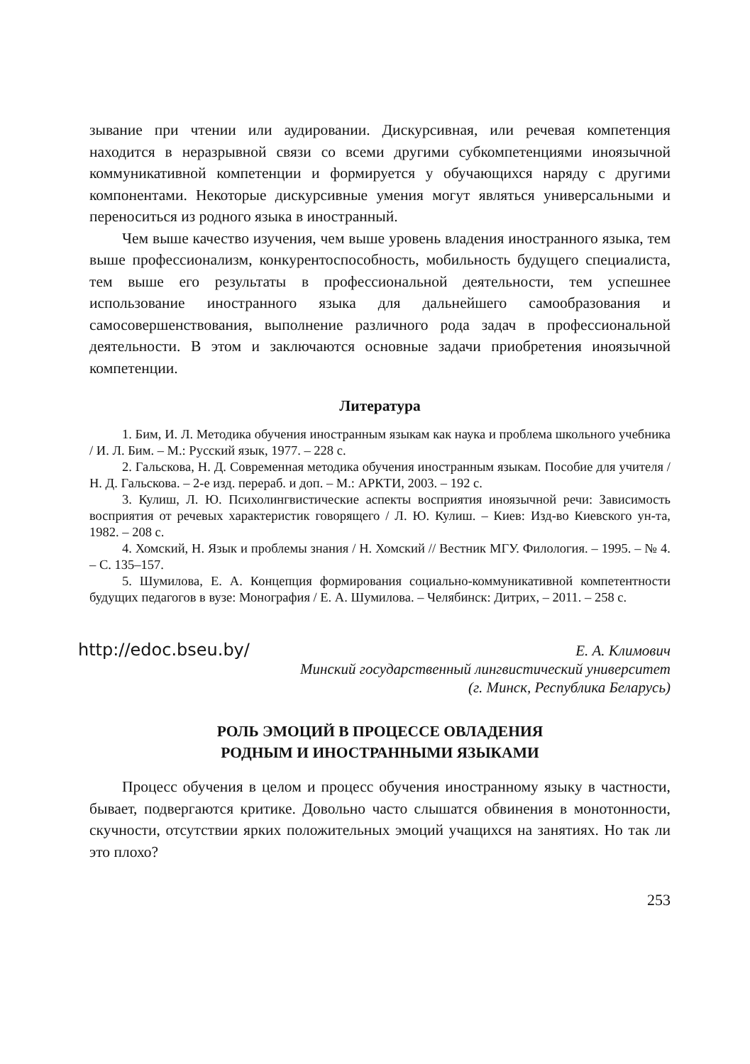зывание при чтении или аудировании. Дискурсивная, или речевая компетенция находится в неразрывной связи со всеми другими субкомпетенциями иноязычной коммуникативной компетенции и формируется у обучающихся наряду с другими компонентами. Некоторые дискурсивные умения могут являться универсальными и переноситься из родного языка в иностранный.
Чем выше качество изучения, чем выше уровень владения иностранного языка, тем выше профессионализм, конкурентоспособность, мобильность будущего специалиста, тем выше его результаты в профессиональной деятельности, тем успешнее использование иностранного языка для дальнейшего самообразования и самосовершенствования, выполнение различного рода задач в профессиональной деятельности. В этом и заключаются основные задачи приобретения иноязычной компетенции.
Литература
1. Бим, И. Л. Методика обучения иностранным языкам как наука и проблема школьного учебника / И. Л. Бим. – М.: Русский язык, 1977. – 228 с.
2. Гальскова, Н. Д. Современная методика обучения иностранным языкам. Пособие для учителя / Н. Д. Гальскова. – 2-е изд. перераб. и доп. – М.: АРКТИ, 2003. – 192 с.
3. Кулиш, Л. Ю. Психолингвистические аспекты восприятия иноязычной речи: Зависимость восприятия от речевых характеристик говорящего / Л. Ю. Кулиш. – Киев: Изд-во Киевского ун-та, 1982. – 208 с.
4. Хомский, Н. Язык и проблемы знания / Н. Хомский // Вестник МГУ. Филология. – 1995. – № 4. – С. 135–157.
5. Шумилова, Е. А. Концепция формирования социально-коммуникативной компетентности будущих педагогов в вузе: Монография / Е. А. Шумилова. – Челябинск: Дитрих, – 2011. – 258 с.
http://edoc.bseu.by/
Е. А. Климович
Минский государственный лингвистический университет
(г. Минск, Республика Беларусь)
РОЛЬ ЭМОЦИЙ В ПРОЦЕССЕ ОВЛАДЕНИЯ
РОДНЫМ И ИНОСТРАННЫМИ ЯЗЫКАМИ
Процесс обучения в целом и процесс обучения иностранному языку в частности, бывает, подвергаются критике. Довольно часто слышатся обвинения в монотонности, скучности, отсутствии ярких положительных эмоций учащихся на занятиях. Но так ли это плохо?
253